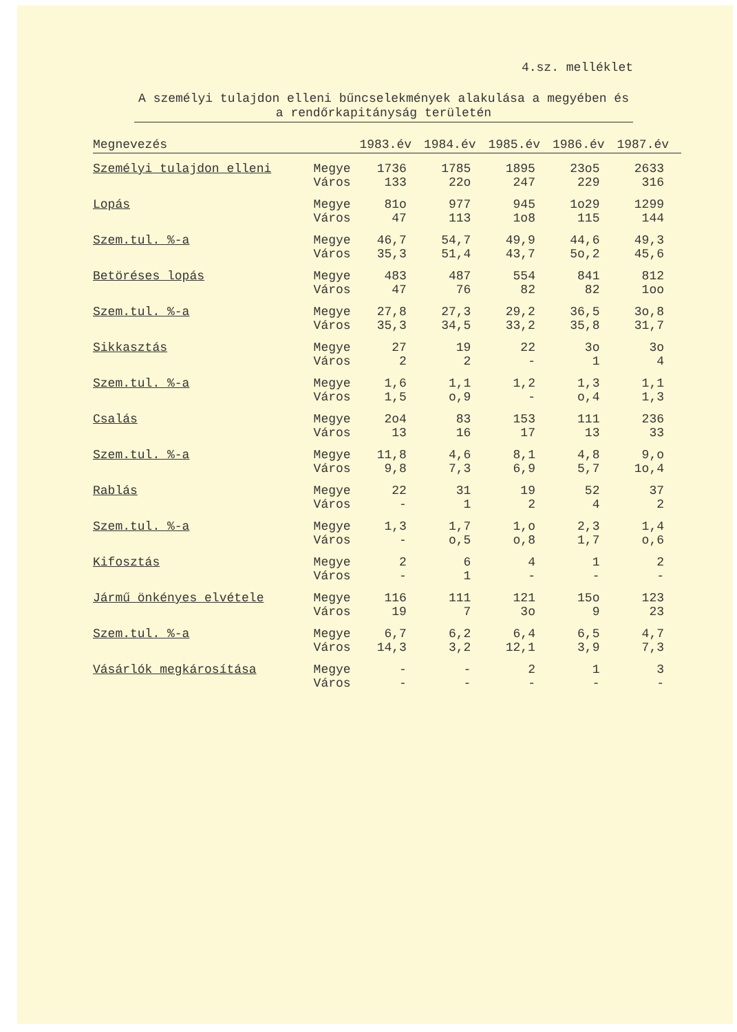4.sz. melléklet
A személyi tulajdon elleni bűncselekmények alakulása a megyében és a rendőrkapitányság területén
| Megnevezés | | 1983.év | 1984.év | 1985.év | 1986.év | 1987.év |
| --- | --- | --- | --- | --- | --- | --- |
| Személyi tulajdon elleni | Megye Város | 1736 133 | 1785 22o | 1895 247 | 23o5 229 | 2633 316 |
| Lopás | Megye Város | 81o 47 | 977 113 | 945 1o8 | 1o29 115 | 1299 144 |
| Szem.tul. %-a | Megye Város | 46,7 35,3 | 54,7 51,4 | 49,9 43,7 | 44,6 5o,2 | 49,3 45,6 |
| Betöréses lopás | Megye Város | 483 47 | 487 76 | 554 82 | 841 82 | 812 1oo |
| Szem.tul. %-a | Megye Város | 27,8 35,3 | 27,3 34,5 | 29,2 33,2 | 36,5 35,8 | 3o,8 31,7 |
| Sikkasztás | Megye Város | 27 2 | 19 2 | 22 - | 3o 1 | 3o 4 |
| Szem.tul. %-a | Megye Város | 1,6 1,5 | 1,1 o,9 | 1,2 - | 1,3 o,4 | 1,1 1,3 |
| Csalás | Megye Város | 2o4 13 | 83 16 | 153 17 | 111 13 | 236 33 |
| Szem.tul. %-a | Megye Város | 11,8 9,8 | 4,6 7,3 | 8,1 6,9 | 4,8 5,7 | 9,o 1o,4 |
| Rablás | Megye Város | 22 - | 31 1 | 19 2 | 52 4 | 37 2 |
| Szem.tul. %-a | Megye Város | 1,3 - | 1,7 o,5 | 1,o o,8 | 2,3 1,7 | 1,4 o,6 |
| Kifosztás | Megye Város | 2 - | 6 1 | 4 - | 1 - | 2 - |
| Jármű önkényes elvétele | Megye Város | 116 19 | 111 7 | 121 3o | 15o 9 | 123 23 |
| Szem.tul. %-a | Megye Város | 6,7 14,3 | 6,2 3,2 | 6,4 12,1 | 6,5 3,9 | 4,7 7,3 |
| Vásárlók megkárosítása | Megye Város | - - | - - | 2 - | 1 - | 3 - |